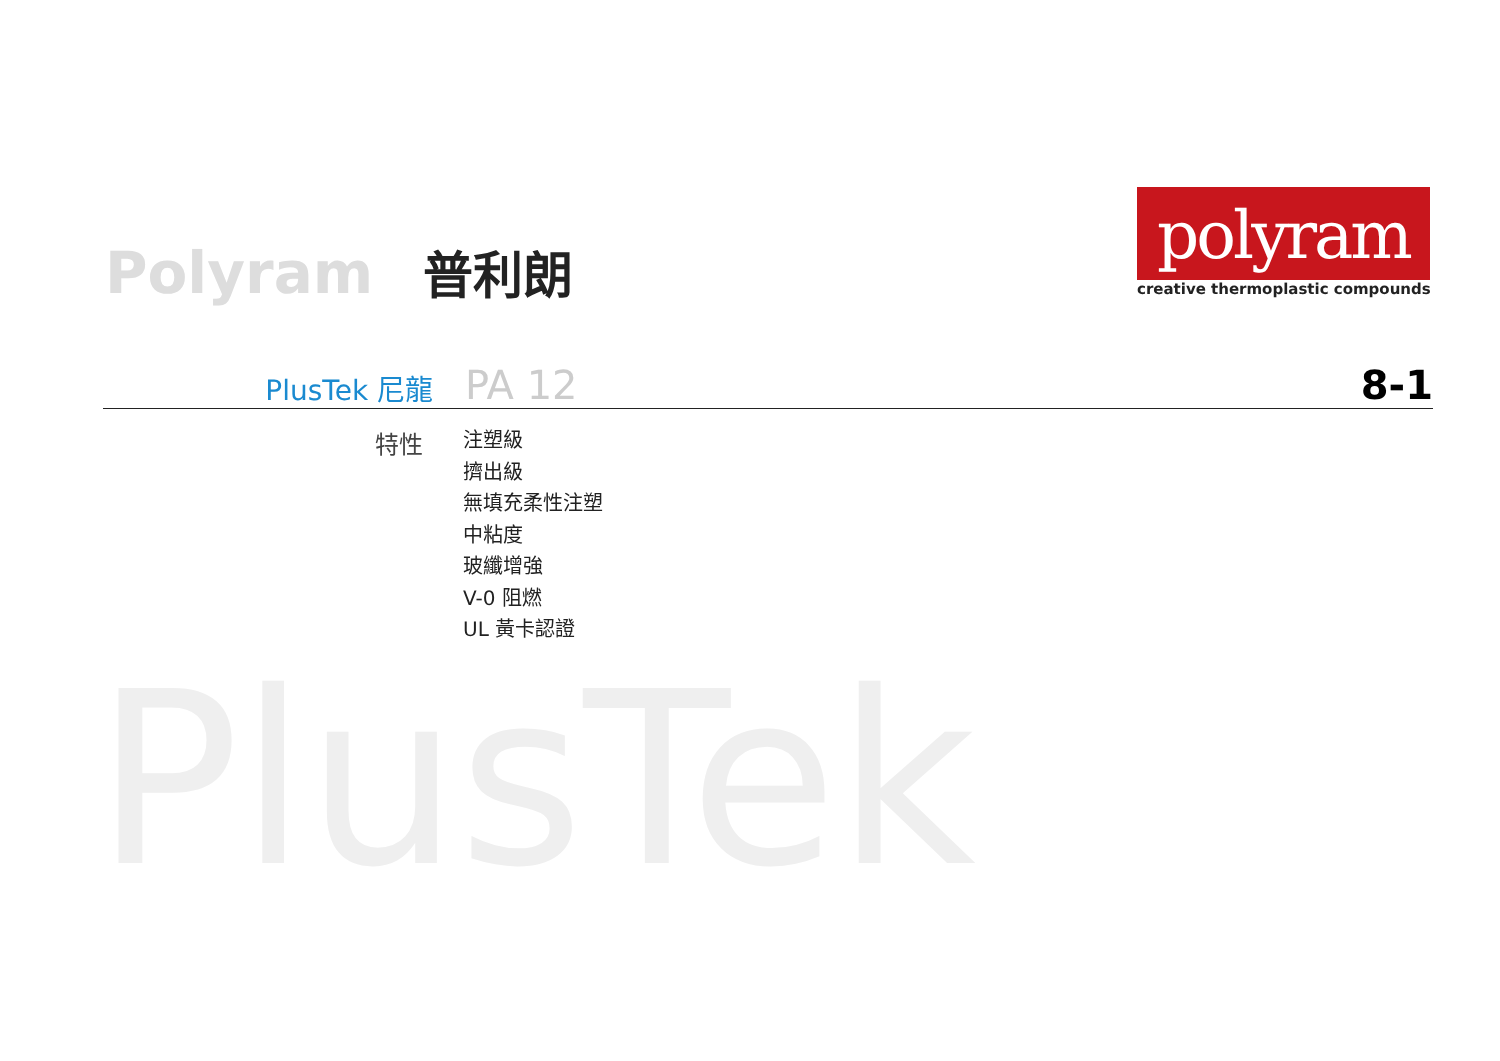PlusTek
Polyram 普利朗
polyram
creative thermoplastic compounds
PlusTek 尼龍 PA 12 8-1
特性
注塑級
擠出級
無填充柔性注塑
中粘度
玻纖增強
V-0 阻燃
UL 黃卡認證